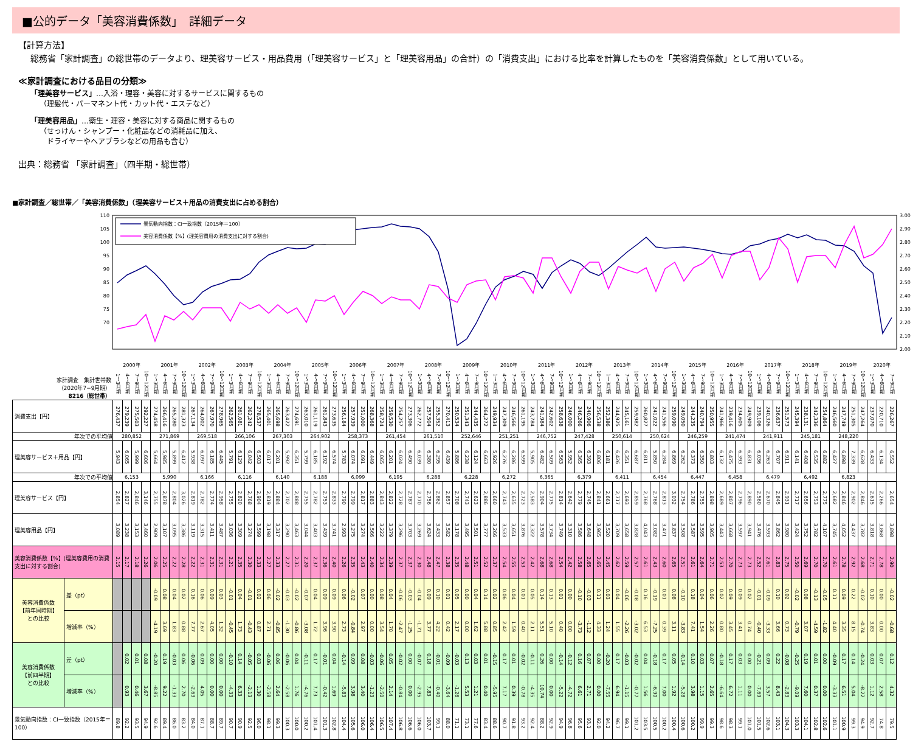■公的データ「美容消費係数」　詳細データ
【計算方法】
総務省「家計調査」の総世帯のデータより、理美容サービス・用品費用（「理美容サービス」と「理美容用品」の合計）の「消費支出」における比率を計算したものを「美容消費係数」として用いている。
≪家計調査における品目の分類≫
「理美容サービス」…入浴・理容・美容に対するサービスに関するもの
（理髪代・パーマネント代・カット代・エステなど）
「理美容用品」…衛生・理容・美容に対する商品に関するもの
（せっけん・シャンプー・化粧品などの消耗品に加え、
　ドライヤーやヘアブラシなどの用品も含む）
出典：総務省 「家計調査」（四半期・総世帯）
■家計調査／総世帯／「美容消費係数」（理美容サービス＋用品の消費支出に占める割合）
110
105
100
95
90
85
80
75
70
3.00
2.90
2.80
2.70
2.60
2.50
2.40
2.30
2.20
2.10
2.00
景気動向指数：CI一致指数（2015年＝100）
美容消費係数【%】(理美容費用の消費支出に対する割合)
| 家計調査 集計世帯数 （2020年7−9月期） 8216（総世帯） | | 2000年 | | | | 2001年 | | | | 2002年 | | | | 2003年 | | | | 2004年 | | | | 2005年 | | | | 2006年 | | | | 2007年 | | | | 2008年 | | | | 2009年 | | | | 2010年 | | | | 2011年 | | | | 2012年 | | | | 2013年 | | | | 2014年 | | | | 2015年 | | | | 2016年 | | | | 2017年 | | | | 2018年 | | | | 2019年 | | | | 2020年 | | |
| | | 1～3月期 | 4～6月期 | 7～9月期 | 10～12月期 | 1～3月期 | 4～6月期 | 7～9月期 | 10～12月期 | 1～3月期 | 4～6月期 | 7～9月期 | 10～12月期 | 1～3月期 | 4～6月期 | 7～9月期 | 10～12月期 | 1～3月期 | 4～6月期 | 7～9月期 | 10～12月期 | 1～3月期 | 4～6月期 | 7～9月期 | 10～12月期 | 1～3月期 | 4～6月期 | 7～9月期 | 10～12月期 | 1～3月期 | 4～6月期 | 7～9月期 | 10～12月期 | 1～3月期 | 4～6月期 | 7～9月期 | 10～12月期 | 1～3月期 | 4～6月期 | 7～9月期 | 10～12月期 | 1～3月期 | 4～6月期 | 7～9月期 | 10～12月期 | 1～3月期 | 4～6月期 | 7～9月期 | 10～12月期 | 1～3月期 | 4～6月期 | 7～9月期 | 10～12月期 | 1～3月期 | 4～6月期 | 7～9月期 | 10～12月期 | 1～3月期 | 4～6月期 | 7～9月期 | 10～12月期 | 1～3月期 | 4～6月期 | 7～9月期 | 10～12月期 | 1～3月期 | 4～6月期 | 7～9月期 | 10～12月期 | 1～3月期 | 4～6月期 | 7～9月期 | 10～12月期 | 1～3月期 | 4～6月期 | 7～9月期 | 10～12月期 | 1～3月期 | 4～6月期 | 7～9月期 | 10～12月期 | 1～3月期 | 4～6月期 | 7～9月期 |
| 消費支出【円】 | | 276,437 | 279,239 | 275,503 | 292,227 | 274,458 | 266,416 | 265,280 | 281,323 | 267,134 | 264,002 | 267,970 | 278,965 | 262,565 | 261,081 | 262,242 | 278,537 | 265,401 | 265,698 | 263,422 | 274,691 | 263,010 | 261,119 | 261,843 | 273,635 | 256,184 | 257,939 | 251,000 | 268,368 | 258,724 | 259,530 | 254,257 | 273,306 | 262,772 | 257,504 | 255,352 | 270,413 | 250,534 | 251,343 | 244,435 | 264,272 | 249,934 | 247,309 | 246,566 | 261,195 | 243,784 | 241,984 | 242,602 | 258,638 | 246,000 | 246,266 | 240,906 | 256,538 | 252,386 | 244,925 | 245,161 | 259,982 | 260,827 | 241,022 | 241,556 | 259,090 | 249,050 | 244,235 | 240,794 | 250,955 | 241,966 | 239,416 | 234,605 | 249,909 | 239,106 | 240,326 | 236,637 | 251,573 | 245,394 | 238,131 | 242,336 | 254,864 | 246,560 | 247,749 | 251,305 | 247,264 | 237,070 | 220,710 | 226,267 |
| 年次での平均値 | | 280,852 | | | | 271,869 | | | | 269,518 | | | | 266,106 | | | | 267,303 | | | | 264,902 | | | | 258,373 | | | | 261,454 | | | | 261,510 | | | | 252,646 | | | | 251,251 | | | | 246,752 | | | | 247,428 | | | | 250,614 | | | | 250,624 | | | | 246,259 | | | | 241,474 | | | | 241,911 | | | | 245,181 | | | | 248,220 | | | | | | |
| 理美容サービス＋用品【円】 | | 5,943 | 6,065 | 5,999 | 6,606 | 5,664 | 5,985 | 5,899 | 6,412 | 5,938 | 6,097 | 6,185 | 6,445 | 5,791 | 6,129 | 6,042 | 6,503 | 6,017 | 6,201 | 5,992 | 6,351 | 5,799 | 6,185 | 6,192 | 6,574 | 5,783 | 6,074 | 6,091 | 6,449 | 6,065 | 6,201 | 6,024 | 6,490 | 6,039 | 6,380 | 6,295 | 6,439 | 5,886 | 6,238 | 6,124 | 6,663 | 5,926 | 6,276 | 6,286 | 6,599 | 5,905 | 6,482 | 6,509 | 6,563 | 5,952 | 6,365 | 6,393 | 6,806 | 6,181 | 6,426 | 6,351 | 6,687 | 6,811 | 5,850 | 6,284 | 6,869 | 6,262 | 6,373 | 6,350 | 6,803 | 6,132 | 6,475 | 6,393 | 6,831 | 6,036 | 6,263 | 6,707 | 6,911 | 6,141 | 6,408 | 6,535 | 6,882 | 6,427 | 6,898 | 7,339 | 6,628 | 6,433 | 6,134 | 6,552 |
| 年次での平均値 | | 6,153 | | | | 5,990 | | | | 6,166 | | | | 6,116 | | | | 6,140 | | | | 6,188 | | | | 6,099 | | | | 6,195 | | | | 6,288 | | | | 6,228 | | | | 6,272 | | | | 6,365 | | | | 6,379 | | | | 6,411 | | | | 6,454 | | | | 6,447 | | | | 6,458 | | | | 6,479 | | | | 6,492 | | | | 6,823 | | | | | | |
| 理美容サービス【円】 | | 2,854 | 2,827 | 2,846 | 3,146 | 2,755 | 2,878 | 2,804 | 3,026 | 2,819 | 2,782 | 2,774 | 2,958 | 2,755 | 2,820 | 2,768 | 2,904 | 2,819 | 2,884 | 2,702 | 2,888 | 2,755 | 2,782 | 2,753 | 2,833 | 2,790 | 2,799 | 2,817 | 2,883 | 2,843 | 2,822 | 2,728 | 2,787 | 2,770 | 2,756 | 2,862 | 2,857 | 2,708 | 2,743 | 2,623 | 2,886 | 2,660 | 2,743 | 2,635 | 2,723 | 2,583 | 2,904 | 2,775 | 2,814 | 2,642 | 2,779 | 2,745 | 2,841 | 2,661 | 2,717 | 2,693 | 2,859 | 2,768 | 2,768 | 2,813 | 3,032 | 2,754 | 2,786 | 2,755 | 2,898 | 2,689 | 2,807 | 2,796 | 2,890 | 2,560 | 2,670 | 2,845 | 2,931 | 2,717 | 2,656 | 2,753 | 2,775 | 2,682 | 2,846 | 2,902 | 2,846 | 2,615 | 2,266 | 2,654 |
| 理美容用品【円】 | | 3,089 | 3,238 | 3,153 | 3,460 | 2,909 | 3,107 | 3,095 | 3,386 | 3,119 | 3,315 | 3,411 | 3,487 | 3,036 | 3,309 | 3,274 | 3,599 | 3,198 | 3,317 | 3,290 | 3,463 | 3,044 | 3,403 | 3,439 | 3,741 | 2,993 | 3,275 | 3,274 | 3,566 | 3,222 | 3,379 | 3,296 | 3,703 | 3,269 | 3,624 | 3,433 | 3,582 | 3,178 | 3,495 | 3,501 | 3,777 | 3,266 | 3,533 | 3,651 | 3,876 | 3,322 | 3,578 | 3,734 | 3,749 | 3,310 | 3,586 | 3,648 | 3,965 | 3,520 | 3,709 | 3,658 | 3,828 | 4,043 | 3,082 | 3,471 | 3,837 | 3,508 | 3,587 | 3,595 | 3,905 | 3,443 | 3,668 | 3,597 | 3,941 | 3,476 | 3,593 | 3,862 | 3,980 | 3,424 | 3,752 | 3,782 | 4,107 | 3,745 | 4,052 | 4,437 | 3,782 | 3,818 | 3,868 | 3,898 |
| 美容消費係数【%】(理美容費用の消費支出に対する割合) | | 2.15 | 2.17 | 2.18 | 2.26 | 2.06 | 2.25 | 2.22 | 2.28 | 2.22 | 2.31 | 2.31 | 2.31 | 2.21 | 2.35 | 2.30 | 2.33 | 2.27 | 2.33 | 2.27 | 2.31 | 2.20 | 2.37 | 2.36 | 2.40 | 2.26 | 2.35 | 2.43 | 2.40 | 2.34 | 2.39 | 2.37 | 2.37 | 2.30 | 2.48 | 2.47 | 2.38 | 2.35 | 2.48 | 2.51 | 2.52 | 2.37 | 2.54 | 2.55 | 2.53 | 2.42 | 2.68 | 2.68 | 2.54 | 2.42 | 2.58 | 2.65 | 2.65 | 2.45 | 2.62 | 2.59 | 2.57 | 2.61 | 2.43 | 2.60 | 2.65 | 2.51 | 2.61 | 2.64 | 2.71 | 2.53 | 2.70 | 2.73 | 2.73 | 2.52 | 2.61 | 2.83 | 2.75 | 2.50 | 2.69 | 2.70 | 2.70 | 2.61 | 2.78 | 2.92 | 2.68 | 2.71 | 2.78 | 2.90 |
| 美容消費係数 【前年同時期】 との比較 | 差（pt） | | | | | -0.09 | 0.08 | 0.04 | 0.02 | 0.16 | 0.06 | 0.09 | 0.03 | -0.01 | 0.04 | -0.01 | 0.02 | 0.06 | -0.02 | -0.03 | -0.02 | -0.07 | 0.04 | 0.09 | 0.09 | 0.06 | -0.02 | 0.07 | 0.00 | 0.08 | 0.04 | -0.06 | -0.03 | -0.04 | 0.09 | 0.10 | 0.01 | 0.05 | 0.00 | 0.04 | 0.14 | 0.02 | 0.06 | 0.04 | 0.01 | 0.05 | 0.14 | 0.13 | 0.01 | 0.00 | -0.10 | -0.03 | 0.11 | 0.03 | 0.04 | -0.06 | -0.08 | 0.16 | -0.19 | 0.01 | 0.08 | -0.10 | 0.18 | 0.04 | 0.06 | 0.02 | 0.09 | 0.09 | 0.02 | -0.01 | -0.09 | 0.10 | 0.02 | -0.02 | 0.08 | -0.13 | -0.05 | 0.11 | 0.09 | 0.22 | -0.02 | 0.10 | 0.00 | -0.02 |
| | 増減率（%） | | | | | -4.19 | 3.69 | 1.83 | 0.88 | 7.77 | 2.67 | 4.05 | 1.32 | -0.45 | 1.73 | -0.43 | 0.87 | 2.71 | -0.85 | -1.30 | -0.86 | -3.08 | 1.72 | 3.96 | 3.90 | 2.73 | -0.84 | 2.97 | 0.00 | 3.54 | 1.70 | -2.47 | -1.25 | -1.71 | 3.77 | 4.22 | 0.42 | 2.17 | 0.00 | 1.62 | 5.88 | 0.85 | 2.42 | 1.59 | 0.40 | 2.11 | 5.51 | 5.10 | 0.40 | 0.00 | -3.73 | -1.12 | 4.33 | 1.24 | 1.55 | -2.26 | -3.02 | 6.53 | -7.25 | 0.39 | 3.11 | -3.83 | 7.41 | 1.54 | 2.26 | 0.80 | 3.45 | 3.41 | 0.74 | -0.40 | -3.33 | 3.66 | 0.73 | -0.79 | 3.07 | -4.59 | -1.82 | 4.40 | 3.35 | 8.15 | -0.74 | 3.83 | 0.00 | -0.68 |
| 美容消費係数 【前四半期】 との比較 | 差（pt） | | 0.02 | 0.01 | 0.08 | -0.20 | 0.19 | -0.03 | 0.06 | -0.06 | 0.09 | 0.00 | 0.00 | -0.10 | 0.14 | -0.05 | 0.03 | -0.06 | 0.06 | -0.06 | 0.04 | -0.11 | 0.17 | -0.01 | 0.04 | -0.14 | 0.09 | 0.08 | -0.03 | -0.06 | 0.05 | -0.02 | 0.00 | -0.07 | 0.18 | -0.01 | -0.09 | -0.03 | 0.13 | 0.03 | 0.01 | -0.15 | 0.17 | 0.01 | -0.02 | -0.11 | 0.26 | 0.00 | -0.14 | -0.12 | 0.16 | 0.07 | 0.00 | -0.20 | 0.17 | -0.03 | -0.02 | 0.04 | -0.18 | 0.17 | 0.05 | -0.14 | 0.10 | 0.03 | 0.07 | -0.18 | 0.17 | 0.03 | 0.00 | -0.21 | 0.09 | 0.22 | -0.08 | -0.25 | 0.19 | 0.01 | 0.00 | -0.09 | 0.17 | 0.14 | -0.24 | 0.03 | 0.07 | 0.12 |
| | 増減率（%） | | 0.93 | 0.46 | 3.67 | -8.85 | 9.22 | -1.33 | 2.70 | -2.63 | 4.05 | 0.00 | 0.00 | -4.33 | 6.33 | -2.13 | 1.30 | -2.58 | 2.64 | -2.58 | 1.76 | -4.76 | 7.73 | -0.42 | 1.69 | -5.83 | 3.98 | 3.40 | -1.23 | -2.50 | 2.14 | -0.84 | 0.00 | -2.95 | 7.83 | -0.40 | -3.64 | -1.26 | 5.53 | 1.21 | 0.40 | -5.95 | 7.17 | 0.39 | -0.78 | -4.35 | 10.74 | 0.00 | -5.22 | -4.72 | 6.61 | 2.71 | 0.00 | -7.55 | 6.94 | -1.15 | -0.77 | 1.56 | -6.90 | 7.00 | 1.92 | -5.28 | 3.98 | 1.15 | 2.65 | -6.64 | 6.72 | 1.11 | 0.00 | -7.69 | 3.57 | 8.43 | -2.83 | -9.09 | 7.60 | 0.37 | 0.00 | -3.33 | 6.51 | 5.04 | -8.22 | 1.12 | 2.58 | 4.32 |
| 景気動向指数：CI一致指数（2015年＝100） | | 89.8 | 92.2 | 93.5 | 94.9 | 92.6 | 89.4 | 86.0 | 83.2 | 84.0 | 87.1 | 88.7 | 89.7 | 90.7 | 90.9 | 92.5 | 96.0 | 98.1 | 99.3 | 100.3 | 100.0 | 100.2 | 101.4 | 101.3 | 102.8 | 104.4 | 105.6 | 106.0 | 106.4 | 106.5 | 107.4 | 106.8 | 106.6 | 106.0 | 103.7 | 99.1 | 88.0 | 71.1 | 73.1 | 77.6 | 83.4 | 88.6 | 90.7 | 91.8 | 93.2 | 92.4 | 88.2 | 92.9 | 94.9 | 96.8 | 95.6 | 93.1 | 92.0 | 94.2 | 96.7 | 99.1 | 101.2 | 103.5 | 100.5 | 100.2 | 100.4 | 100.6 | 100.2 | 99.9 | 99.3 | 98.6 | 98.3 | 99.1 | 101.0 | 101.5 | 102.6 | 103.1 | 104.3 | 103.3 | 104.1 | 102.8 | 102.6 | 101.1 | 100.9 | 99.3 | 94.9 | 92.7 | 74.8 | 79.5 |